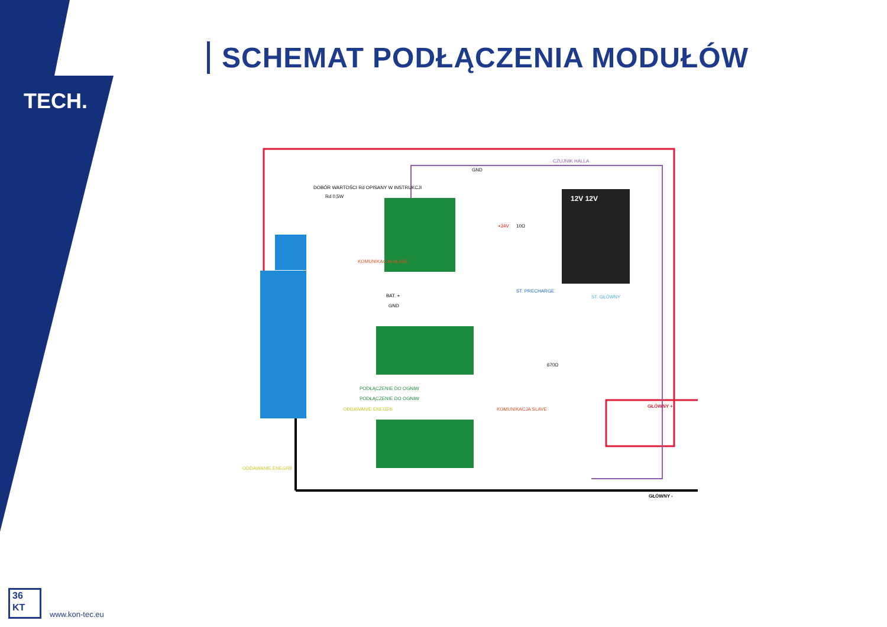SCHEMAT PODŁĄCZENIA MODUŁÓW
TECH.
12V 12V
CZUJNIK HALLA
GND
670Ω
10Ω
ST. PRECHARGE
ST. GŁÓWNY
BAT. +
GND
PODŁĄCZENIE DO OGNIW
PODŁĄCZENIE DO OGNIW
DOBÓR WARTOŚCI Rd OPISANY W INSTRUKCJI
Rd 0,5W
ODDAWANIE ENEGRII
ODDAWANIE ENEGRII
KOMUNIKACJA SLAVE
KOMUNIKACJA SLAVE
+24V
GŁÓWNY +
GŁÓWNY -
36
KT
www.kon-tec.eu